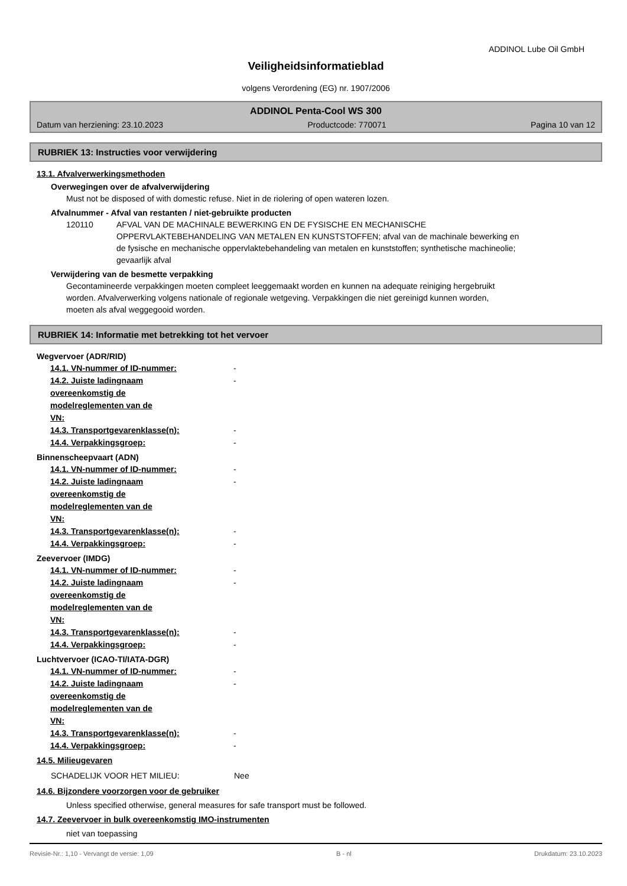ADDINOL Lube Oil GmbH
Veiligheidsinformatieblad
volgens Verordening (EG) nr. 1907/2006
ADDINOL Penta-Cool WS 300
Datum van herziening: 23.10.2023 Productcode: 770071 Pagina 10 van 12
RUBRIEK 13: Instructies voor verwijdering
13.1. Afvalverwerkingsmethoden
Overwegingen over de afvalverwijdering
Must not be disposed of with domestic refuse. Niet in de riolering of open wateren lozen.
Afvalnummer - Afval van restanten / niet-gebruikte producten
120110 AFVAL VAN DE MACHINALE BEWERKING EN DE FYSISCHE EN MECHANISCHE OPPERVLAKTEBEHANDELING VAN METALEN EN KUNSTSTOFFEN; afval van de machinale bewerking en de fysische en mechanische oppervlaktebehandeling van metalen en kunststoffen; synthetische machineolie; gevaarlijk afval
Verwijdering van de besmette verpakking
Gecontamineerde verpakkingen moeten compleet leeggemaakt worden en kunnen na adequate reiniging hergebruikt worden. Afvalverwerking volgens nationale of regionale wetgeving. Verpakkingen die niet gereinigd kunnen worden, moeten als afval weggegooid worden.
RUBRIEK 14: Informatie met betrekking tot het vervoer
Wegvervoer (ADR/RID)
14.1. VN-nummer of ID-nummer: -
14.2. Juiste ladingnaam overeenkomstig de modelreglementen van de VN:
-
14.3. Transportgevarenklasse(n): -
14.4. Verpakkingsgroep: -
Binnenscheepvaart (ADN)
14.1. VN-nummer of ID-nummer: -
14.2. Juiste ladingnaam overeenkomstig de modelreglementen van de VN:
-
14.3. Transportgevarenklasse(n): -
14.4. Verpakkingsgroep: -
Zeevervoer (IMDG)
14.1. VN-nummer of ID-nummer: -
14.2. Juiste ladingnaam overeenkomstig de modelreglementen van de VN:
-
14.3. Transportgevarenklasse(n): -
14.4. Verpakkingsgroep: -
Luchtvervoer (ICAO-TI/IATA-DGR)
14.1. VN-nummer of ID-nummer: -
14.2. Juiste ladingnaam overeenkomstig de modelreglementen van de VN:
-
14.3. Transportgevarenklasse(n): -
14.4. Verpakkingsgroep: -
14.5. Milieugevaren
SCHADELIJK VOOR HET MILIEU: Nee
14.6. Bijzondere voorzorgen voor de gebruiker
Unless specified otherwise, general measures for safe transport must be followed.
14.7. Zeevervoer in bulk overeenkomstig IMO-instrumenten
niet van toepassing
Revisie-Nr.: 1,10 - Vervangt de versie: 1,09 B - nl Drukdatum: 23.10.2023